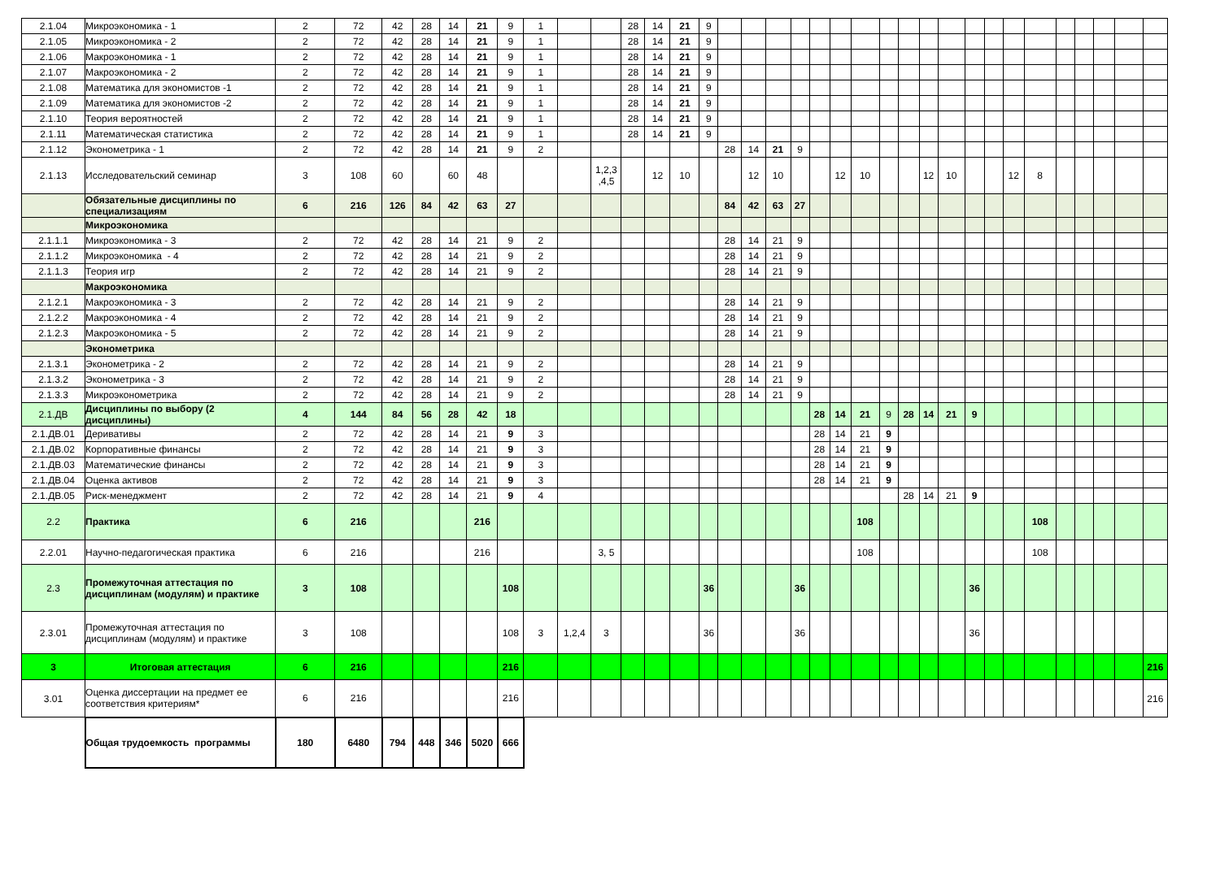| 2.1.04 | Микроэкономика - 1 | 2 | 72 | 42 | 28 | 14 | 21 | 9 | 1 | | | 28 | 14 | 21 | 9 | | | | | | | | | | | | | | | | | | | | |
| 2.1.05 | Микроэкономика - 2 | 2 | 72 | 42 | 28 | 14 | 21 | 9 | 1 | | | 28 | 14 | 21 | 9 | | | | | | | | | | | | | | | | | | | | |
| 2.1.06 | Макроэкономика - 1 | 2 | 72 | 42 | 28 | 14 | 21 | 9 | 1 | | | 28 | 14 | 21 | 9 | | | | | | | | | | | | | | | | | | | | |
| 2.1.07 | Макроэкономика - 2 | 2 | 72 | 42 | 28 | 14 | 21 | 9 | 1 | | | 28 | 14 | 21 | 9 | | | | | | | | | | | | | | | | | | | | |
| 2.1.08 | Математика для экономистов -1 | 2 | 72 | 42 | 28 | 14 | 21 | 9 | 1 | | | 28 | 14 | 21 | 9 | | | | | | | | | | | | | | | | | | | | |
| 2.1.09 | Математика для экономистов -2 | 2 | 72 | 42 | 28 | 14 | 21 | 9 | 1 | | | 28 | 14 | 21 | 9 | | | | | | | | | | | | | | | | | | | | |
| 2.1.10 | Теория вероятностей | 2 | 72 | 42 | 28 | 14 | 21 | 9 | 1 | | | 28 | 14 | 21 | 9 | | | | | | | | | | | | | | | | | | | | |
| 2.1.11 | Математическая статистика | 2 | 72 | 42 | 28 | 14 | 21 | 9 | 1 | | | 28 | 14 | 21 | 9 | | | | | | | | | | | | | | | | | | | | |
| 2.1.12 | Эконометрика - 1 | 2 | 72 | 42 | 28 | 14 | 21 | 9 | 2 | | | | | | | 28 | 14 | 21 | 9 | | | | | | | | | | | | | | | | |
| 2.1.13 | Исследовательский семинар | 3 | 108 | 60 | | 60 | 48 | | | | 1,2,3 ,4,5 | | 12 | 10 | | | 12 | 10 | | | 12 | 10 | | | 12 | 10 | | | 12 | 8 | | | | | |
| | Обязательные дисциплины по специализациям | 6 | 216 | 126 | 84 | 42 | 63 | 27 | | | | | | | | 84 | 42 | 63 | 27 | | | | | | | | | | | | | | | | |
| | Микроэкономика | | | | | | | | | | | | | | | | | | | | | | | | | | | | | | | | | | |
| 2.1.1.1 | Микроэкономика - 3 | 2 | 72 | 42 | 28 | 14 | 21 | 9 | 2 | | | | | | | 28 | 14 | 21 | 9 | | | | | | | | | | | | | | | | |
| 2.1.1.2 | Микроэкономика - 4 | 2 | 72 | 42 | 28 | 14 | 21 | 9 | 2 | | | | | | | 28 | 14 | 21 | 9 | | | | | | | | | | | | | | | | |
| 2.1.1.3 | Теория игр | 2 | 72 | 42 | 28 | 14 | 21 | 9 | 2 | | | | | | | 28 | 14 | 21 | 9 | | | | | | | | | | | | | | | | |
| | Макроэкономика | | | | | | | | | | | | | | | | | | | | | | | | | | | | | | | | | | |
| 2.1.2.1 | Макроэкономика - 3 | 2 | 72 | 42 | 28 | 14 | 21 | 9 | 2 | | | | | | | 28 | 14 | 21 | 9 | | | | | | | | | | | | | | | | |
| 2.1.2.2 | Макроэкономика - 4 | 2 | 72 | 42 | 28 | 14 | 21 | 9 | 2 | | | | | | | 28 | 14 | 21 | 9 | | | | | | | | | | | | | | | | |
| 2.1.2.3 | Макроэкономика - 5 | 2 | 72 | 42 | 28 | 14 | 21 | 9 | 2 | | | | | | | 28 | 14 | 21 | 9 | | | | | | | | | | | | | | | | |
| | Эконометрика | | | | | | | | | | | | | | | | | | | | | | | | | | | | | | | | | | |
| 2.1.3.1 | Эконометрика - 2 | 2 | 72 | 42 | 28 | 14 | 21 | 9 | 2 | | | | | | | 28 | 14 | 21 | 9 | | | | | | | | | | | | | | | | |
| 2.1.3.2 | Эконометрика - 3 | 2 | 72 | 42 | 28 | 14 | 21 | 9 | 2 | | | | | | | 28 | 14 | 21 | 9 | | | | | | | | | | | | | | | | |
| 2.1.3.3 | Микроэконометрика | 2 | 72 | 42 | 28 | 14 | 21 | 9 | 2 | | | | | | | 28 | 14 | 21 | 9 | | | | | | | | | | | | | | | | |
| 2.1.ДВ | Дисциплины по выбору (2 дисциплины) | 4 | 144 | 84 | 56 | 28 | 42 | 18 | | | | | | | | | | | | 28 | 14 | 21 | 9 | 28 | 14 | 21 | 9 | | | | | | | | |
| 2.1.ДВ.01 | Деривативы | 2 | 72 | 42 | 28 | 14 | 21 | 9 | 3 | | | | | | | | | | | 28 | 14 | 21 | 9 | | | | | | | | | | | | |
| 2.1.ДВ.02 | Корпоративные финансы | 2 | 72 | 42 | 28 | 14 | 21 | 9 | 3 | | | | | | | | | | | 28 | 14 | 21 | 9 | | | | | | | | | | | | |
| 2.1.ДВ.03 | Математические финансы | 2 | 72 | 42 | 28 | 14 | 21 | 9 | 3 | | | | | | | | | | | 28 | 14 | 21 | 9 | | | | | | | | | | | | |
| 2.1.ДВ.04 | Оценка активов | 2 | 72 | 42 | 28 | 14 | 21 | 9 | 3 | | | | | | | | | | | 28 | 14 | 21 | 9 | | | | | | | | | | | | |
| 2.1.ДВ.05 | Риск-менеджмент | 2 | 72 | 42 | 28 | 14 | 21 | 9 | 4 | | | | | | | | | | | | | | | 28 | 14 | 21 | 9 | | | | | | | | |
| 2.2 | Практика | 6 | 216 | | | | 216 | | | | | | | | | | | | | | | 108 | | | | | | | | 108 | | | | | |
| 2.2.01 | Научно-педагогическая практика | 6 | 216 | | | | 216 | | | | 3, 5 | | | | | | | | | | | 108 | | | | | | | | 108 | | | | | |
| 2.3 | Промежуточная аттестация по дисциплинам (модулям) и практике | 3 | 108 | | | | | 108 | | | | | | | 36 | | | | 36 | | | | | | | | 36 | | | | | | | | |
| 2.3.01 | Промежуточная аттестация по дисциплинам (модулям) и практике | 3 | 108 | | | | | 108 | 3 | 1,2,4 | 3 | | | | 36 | | | | 36 | | | | | | | | 36 | | | | | | | | |
| 3 | Итоговая аттестация | 6 | 216 | | | | | 216 | | | | | | | | | | | | | | | | | | | | | | | | | | | 216 |
| 3.01 | Оценка диссертации на предмет ее соответствия критериям* | 6 | 216 | | | | | 216 | | | | | | | | | | | | | | | | | | | | | | | | | | | 216 |
| | Общая трудоемкость программы | 180 | 6480 | 794 | 448 | 346 | 5020 | 666 | | | | | | | | | | | | | | | | | | | | | | | | | | | |